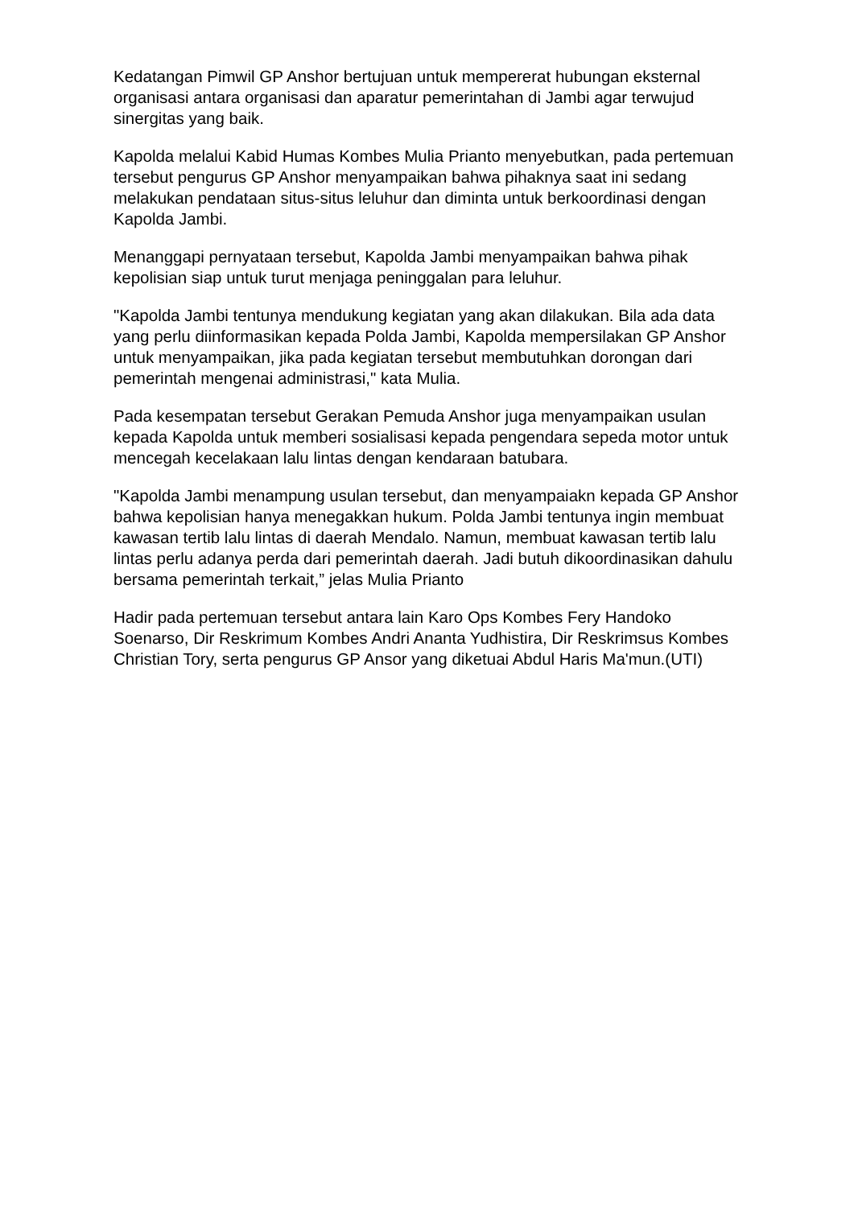Kedatangan Pimwil GP Anshor bertujuan untuk mempererat hubungan eksternal organisasi antara organisasi dan aparatur pemerintahan di Jambi agar terwujud sinergitas yang baik.
Kapolda melalui Kabid Humas Kombes Mulia Prianto menyebutkan, pada pertemuan tersebut pengurus GP Anshor menyampaikan bahwa pihaknya saat ini sedang melakukan pendataan situs-situs leluhur dan diminta untuk berkoordinasi dengan Kapolda Jambi.
Menanggapi pernyataan tersebut, Kapolda Jambi menyampaikan bahwa pihak kepolisian siap untuk turut menjaga peninggalan para leluhur.
"Kapolda Jambi tentunya mendukung kegiatan yang akan dilakukan. Bila ada data yang perlu diinformasikan kepada Polda Jambi, Kapolda mempersilakan GP Anshor untuk menyampaikan, jika pada kegiatan tersebut membutuhkan dorongan dari pemerintah mengenai administrasi," kata Mulia.
Pada kesempatan tersebut Gerakan Pemuda Anshor juga menyampaikan usulan kepada Kapolda untuk memberi sosialisasi kepada pengendara sepeda motor untuk mencegah kecelakaan lalu lintas dengan kendaraan batubara.
"Kapolda Jambi menampung usulan tersebut, dan menyampaiakn kepada GP Anshor bahwa kepolisian hanya menegakkan hukum. Polda Jambi tentunya ingin membuat kawasan tertib lalu lintas di daerah Mendalo. Namun, membuat kawasan tertib lalu lintas perlu adanya perda dari pemerintah daerah. Jadi butuh dikoordinasikan dahulu bersama pemerintah terkait,” jelas Mulia Prianto
Hadir pada pertemuan tersebut antara lain Karo Ops Kombes Fery Handoko Soenarso, Dir Reskrimum Kombes Andri Ananta Yudhistira, Dir Reskrimsus Kombes Christian Tory, serta pengurus GP Ansor yang diketuai Abdul Haris Ma'mun.(UTI)